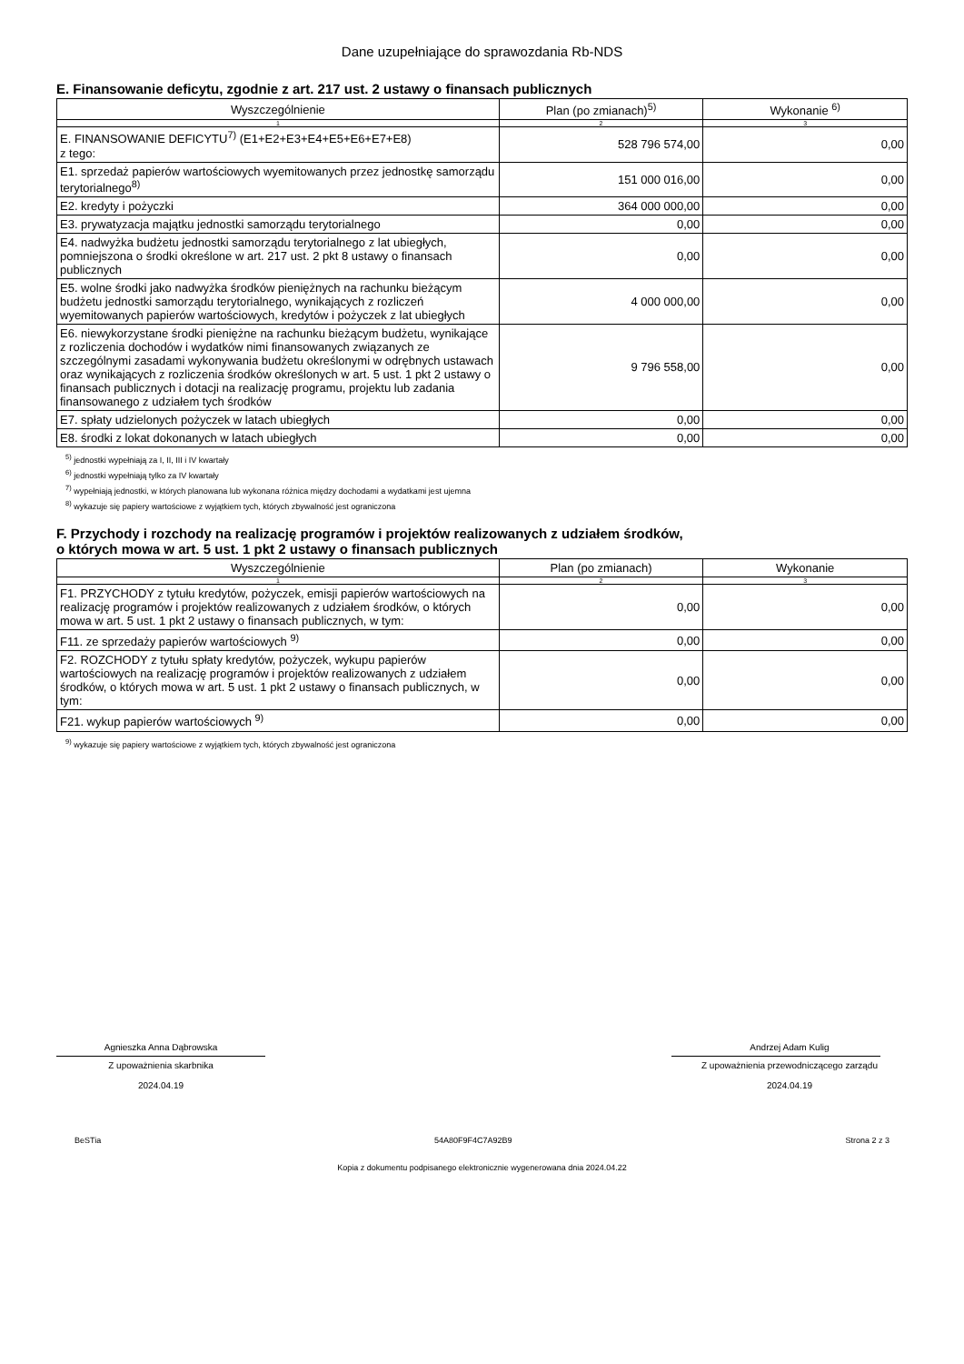Dane uzupełniające do sprawozdania Rb-NDS
E. Finansowanie deficytu, zgodnie z art. 217 ust. 2 ustawy o finansach publicznych
| Wyszczególnienie | Plan (po zmianach)<sup>5)</sup> | Wykonanie <sup>6)</sup> |
| --- | --- | --- |
| 1 | 2 | 3 |
| E. FINANSOWANIE DEFICYTU<sup>7)</sup> (E1+E2+E3+E4+E5+E6+E7+E8) z tego: | 528 796 574,00 | 0,00 |
| E1. sprzedaż papierów wartościowych wyemitowanych przez jednostkę samorządu terytorialnego<sup>8)</sup> | 151 000 016,00 | 0,00 |
| E2. kredyty i pożyczki | 364 000 000,00 | 0,00 |
| E3. prywatyzacja majątku jednostki samorządu terytorialnego | 0,00 | 0,00 |
| E4. nadwyżka budżetu jednostki samorządu terytorialnego z lat ubiegłych, pomniejszona o środki określone w art. 217 ust. 2 pkt 8 ustawy o finansach publicznych | 0,00 | 0,00 |
| E5. wolne środki jako nadwyżka środków pieniężnych na rachunku bieżącym budżetu jednostki samorządu terytorialnego, wynikających z rozliczeń wyemitowanych papierów wartościowych, kredytów i pożyczek z lat ubiegłych | 4 000 000,00 | 0,00 |
| E6. niewykorzystane środki pieniężne na rachunku bieżącym budżetu, wynikające z rozliczenia dochodów i wydatków nimi finansowanych związanych ze szczególnymi zasadami wykonywania budżetu określonymi w odrębnych ustawach oraz wynikających z rozliczenia środków określonych w art. 5 ust. 1 pkt 2 ustawy o finansach publicznych i dotacji na realizację programu, projektu lub zadania finansowanego z udziałem tych środków | 9 796 558,00 | 0,00 |
| E7. spłaty udzielonych pożyczek w latach ubiegłych | 0,00 | 0,00 |
| E8. środki z lokat dokonanych w latach ubiegłych | 0,00 | 0,00 |
<sup>5)</sup> jednostki wypełniają za I, II, III i IV kwartały
<sup>6)</sup> jednostki wypełniają tylko za IV kwartały
<sup>7)</sup> wypełniają jednostki, w których planowana lub wykonana różnica między dochodami a wydatkami jest ujemna
<sup>8)</sup> wykazuje się papiery wartościowe z wyjątkiem tych, których zbywalność jest ograniczona
F. Przychody i rozchody na realizację programów i projektów realizowanych z udziałem środków,
o których mowa w art. 5 ust. 1 pkt 2 ustawy o finansach publicznych
| Wyszczególnienie | Plan (po zmianach) | Wykonanie |
| --- | --- | --- |
| 1 | 2 | 3 |
| F1. PRZYCHODY z tytułu kredytów, pożyczek, emisji papierów wartościowych na realizację programów i projektów realizowanych z udziałem środków, o których mowa w art. 5 ust. 1 pkt 2 ustawy o finansach publicznych, w tym: | 0,00 | 0,00 |
| F11. ze sprzedaży papierów wartościowych <sup>9)</sup> | 0,00 | 0,00 |
| F2. ROZCHODY z tytułu spłaty kredytów, pożyczek, wykupu papierów wartościowych na realizację programów i projektów realizowanych z udziałem środków, o których mowa w art. 5 ust. 1 pkt 2 ustawy o finansach publicznych, w tym: | 0,00 | 0,00 |
| F21. wykup papierów wartościowych <sup>9)</sup> | 0,00 | 0,00 |
<sup>9)</sup> wykazuje się papiery wartościowe z wyjątkiem tych, których zbywalność jest ograniczona
Agnieszka Anna Dąbrowska
Z upoważnienia skarbnika
2024.04.19
Andrzej Adam Kulig
Z upoważnienia przewodniczącego zarządu
2024.04.19
BeSTia 54A80F9F4C7A92B9 Strona 2 z 3
Kopia z dokumentu podpisanego elektronicznie wygenerowana dnia 2024.04.22